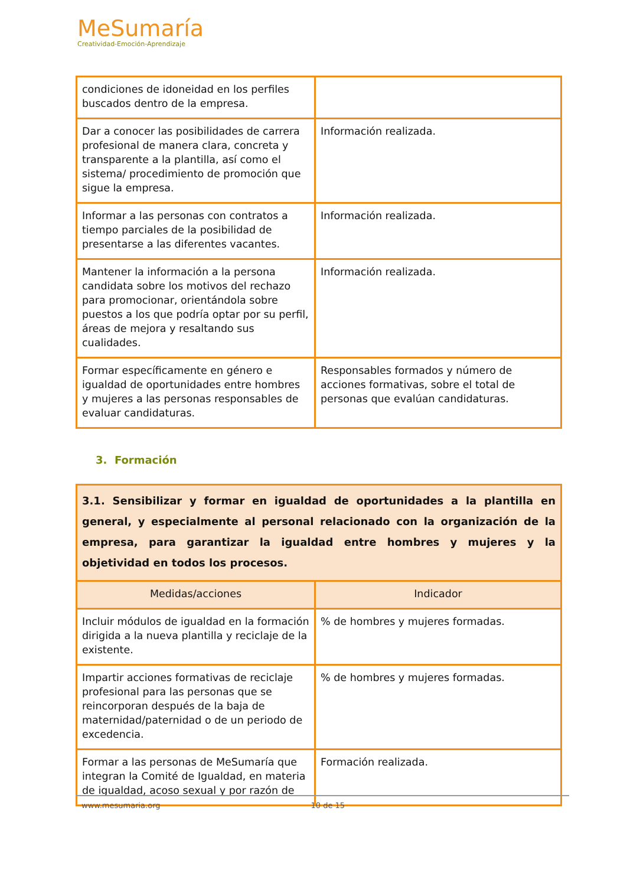MeSumaría
Creatividad-Emoción-Aprendizaje
| condiciones de idoneidad en los perfiles buscados dentro de la empresa. | |
| Dar a conocer las posibilidades de carrera profesional de manera clara, concreta y transparente a la plantilla, así como el sistema/ procedimiento de promoción que sigue la empresa. | Información realizada. |
| Informar a las personas con contratos a tiempo parciales de la posibilidad de presentarse a las diferentes vacantes. | Información realizada. |
| Mantener la información a la persona candidata sobre los motivos del rechazo para promocionar, orientándola sobre puestos a los que podría optar por su perfil, áreas de mejora y resaltando sus cualidades. | Información realizada. |
| Formar específicamente en género e igualdad de oportunidades entre hombres y mujeres a las personas responsables de evaluar candidaturas. | Responsables formados y número de acciones formativas, sobre el total de personas que evalúan candidaturas. |
3. Formación
| 3.1. Sensibilizar y formar en igualdad de oportunidades a la plantilla en general, y especialmente al personal relacionado con la organización de la empresa, para garantizar la igualdad entre hombres y mujeres y la objetividad en todos los procesos. | |
| Medidas/acciones | Indicador |
| Incluir módulos de igualdad en la formación dirigida a la nueva plantilla y reciclaje de la existente. | % de hombres y mujeres formadas. |
| Impartir acciones formativas de reciclaje profesional para las personas que se reincorporan después de la baja de maternidad/paternidad o de un periodo de excedencia. | % de hombres y mujeres formadas. |
| Formar a las personas de MeSumaría que integran la Comité de Igualdad, en materia de igualdad, acoso sexual y por razón de | Formación realizada. |
www.mesumaria.org 10 de 15